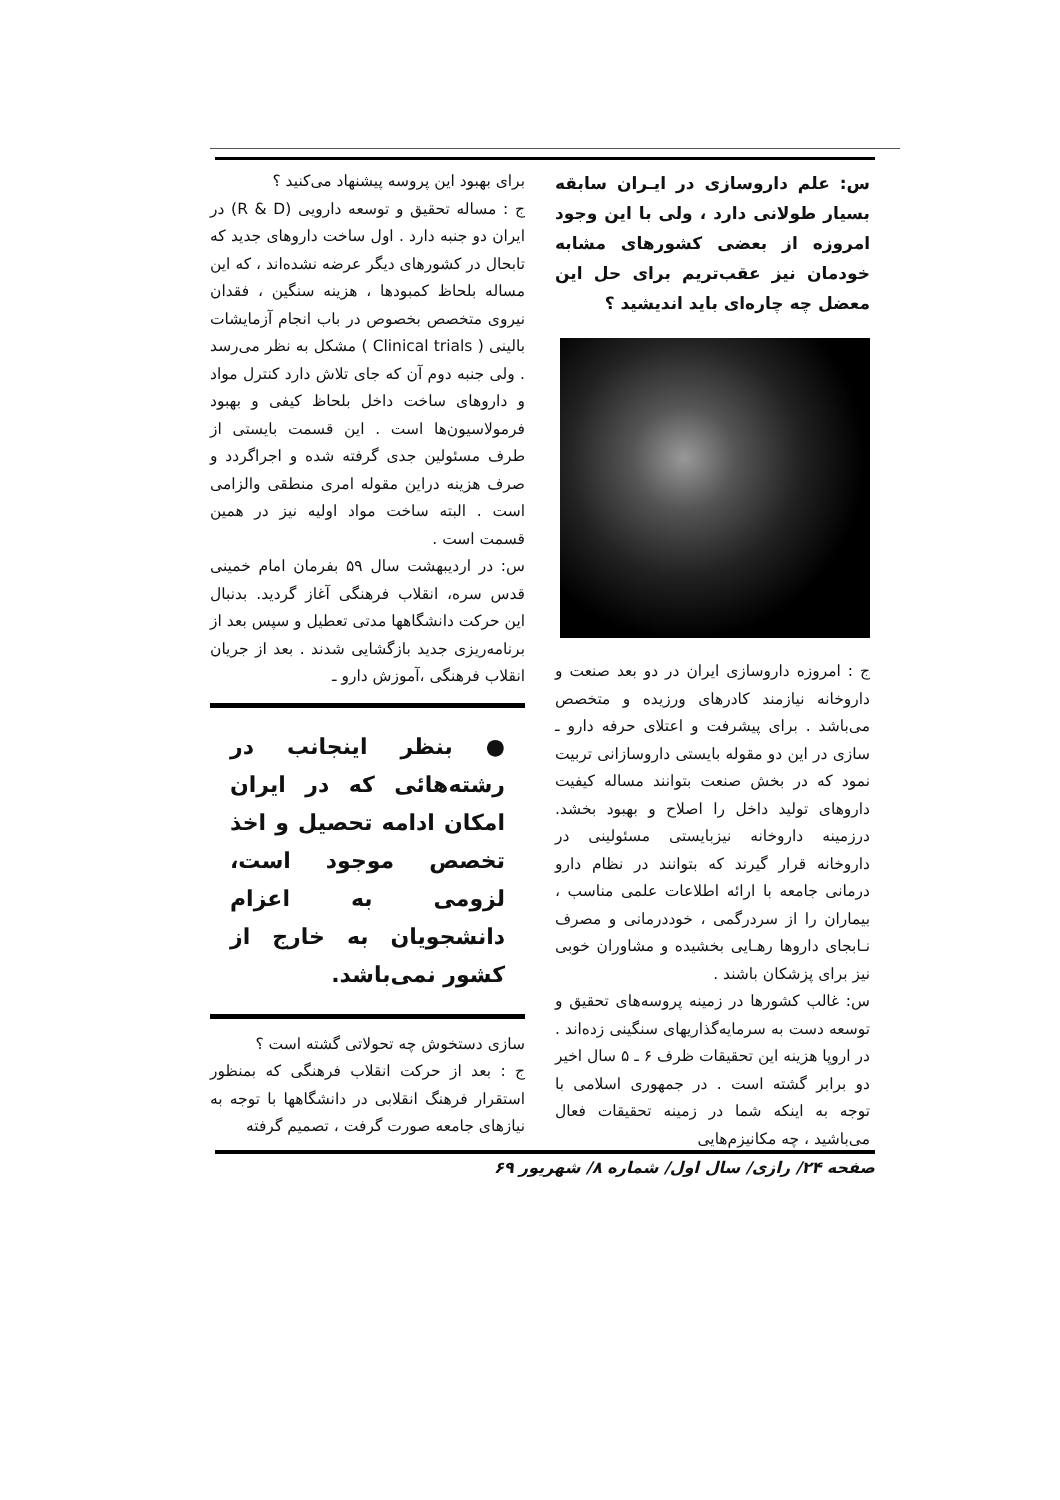س: علم داروسازی در ایـران سابقه بسیار طولانی دارد ، ولی با این وجود امروزه از بعضی کشورهای مشابه خودمان نیز عقب‌تریم برای حل این معضل چه چاره‌ای باید اندیشید ؟
ج : امروزه داروسازی ایران در دو بعد صنعت و داروخانه نیازمند کادرهای ورزیده و متخصص می‌باشد . برای پیشرفت و اعتلای حرفه دارو ـ سازی در این دو مقوله بایستی داروسازانی تربیت نمود که در بخش صنعت بتوانند مساله کیفیت داروهای تولید داخل را اصلاح و بهبود بخشد. درزمینه داروخانه نیزبایستی مسئولینی در داروخانه قرار گیرند که بتوانند در نظام دارو درمانی جامعه با ارائه اطلاعات علمی مناسب ، بیماران را از سردرگمی ، خوددرمانی و مصرف نـابجای داروها رهـایی بخشیده و مشاوران خوبی نیز برای پزشکان باشند .
س: غالب کشورها در زمینه پروسه‌های تحقیق و توسعه دست به سرمایه‌گذاریهای سنگینی زده‌اند . در اروپا هزینه این تحقیقات ظرف ۶ ـ ۵ سال اخیر دو برابر گشته است . در جمهوری اسلامی با توجه به اینکه شما در زمینه تحقیقات فعال می‌باشید ، چه مکانیزم‌هایی
برای بهبود این پروسه پیشنهاد می‌کنید ؟
ج : مساله تحقیق و توسعه دارویی (R & D) در ایران دو جنبه دارد . اول ساخت داروهای جدید که تابحال در کشورهای دیگر عرضه نشده‌اند ، که این مساله بلحاظ کمبودها ، هزینه سنگین ، فقدان نیروی متخصص بخصوص در باب انجام آزمایشات بالینی ( Clinical trials ) مشکل به نظر می‌رسد . ولی جنبه دوم آن که جای تلاش دارد کنترل مواد و داروهای ساخت داخل بلحاظ کیفی و بهبود فرمولاسیون‌ها است . این قسمت بایستی از طرف مسئولین جدی گرفته شده و اجراگردد و صرف هزینه دراین مقوله امری منطقی والزامی است . البته ساخت مواد اولیه نیز در همین قسمت است .
س: در اردیبهشت سال ۵۹ بفرمان امام خمینی قدس سره، انقلاب فرهنگی آغاز گردید. بدنبال این حرکت دانشگاهها مدتی تعطیل و سپس بعد از برنامه‌ریزی جدید بازگشایی شدند . بعد از جریان انقلاب فرهنگی ،آموزش دارو ـ
● بنظر اینجانب در رشته‌هائی که در ایران امکان ادامه تحصیل و اخذ تخصص موجود است، لزومی به اعزام دانشجویان به خارج از کشور نمی‌باشد.
سازی دستخوش چه تحولاتی گشته است ؟
ج : بعد از حرکت انقلاب فرهنگی که بمنظور استقرار فرهنگ انقلابی در دانشگاهها با توجه به نیازهای جامعه صورت گرفت ، تصمیم گرفته
صفحه ۲۴/ رازی/ سال اول/ شماره ۸/ شهریور ۶۹